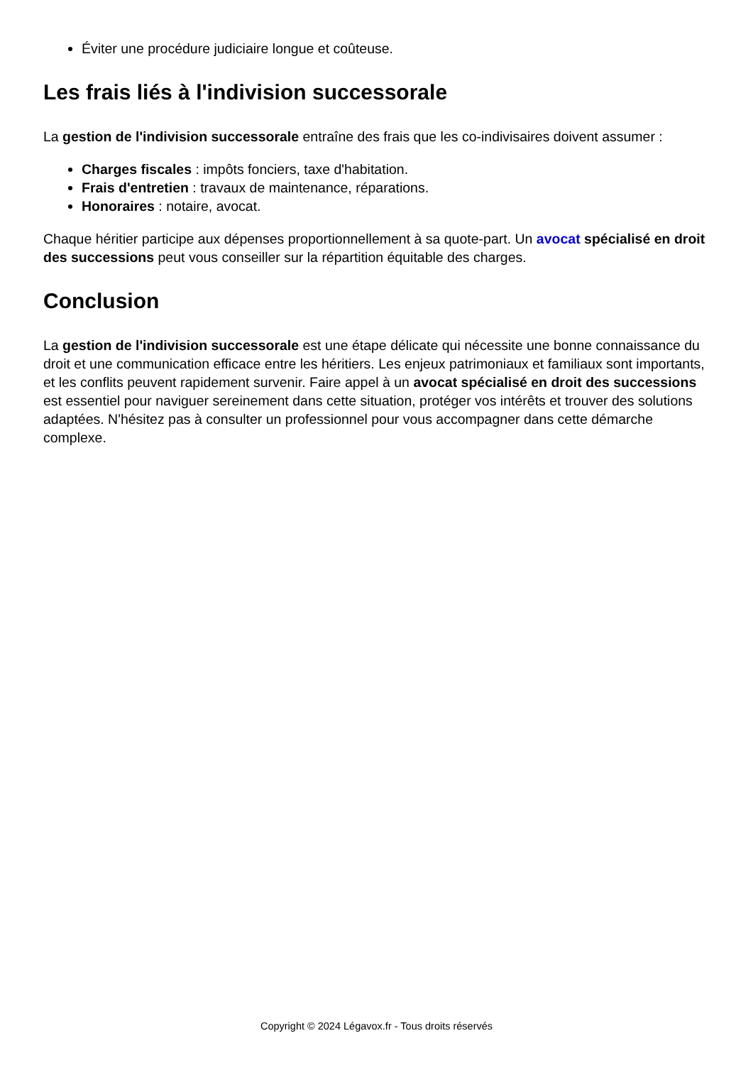Éviter une procédure judiciaire longue et coûteuse.
Les frais liés à l'indivision successorale
La gestion de l'indivision successorale entraîne des frais que les co-indivisaires doivent assumer :
Charges fiscales : impôts fonciers, taxe d'habitation.
Frais d'entretien : travaux de maintenance, réparations.
Honoraires : notaire, avocat.
Chaque héritier participe aux dépenses proportionnellement à sa quote-part. Un avocat spécialisé en droit des successions peut vous conseiller sur la répartition équitable des charges.
Conclusion
La gestion de l'indivision successorale est une étape délicate qui nécessite une bonne connaissance du droit et une communication efficace entre les héritiers. Les enjeux patrimoniaux et familiaux sont importants, et les conflits peuvent rapidement survenir. Faire appel à un avocat spécialisé en droit des successions est essentiel pour naviguer sereinement dans cette situation, protéger vos intérêts et trouver des solutions adaptées. N'hésitez pas à consulter un professionnel pour vous accompagner dans cette démarche complexe.
Copyright © 2024 Légavox.fr - Tous droits réservés